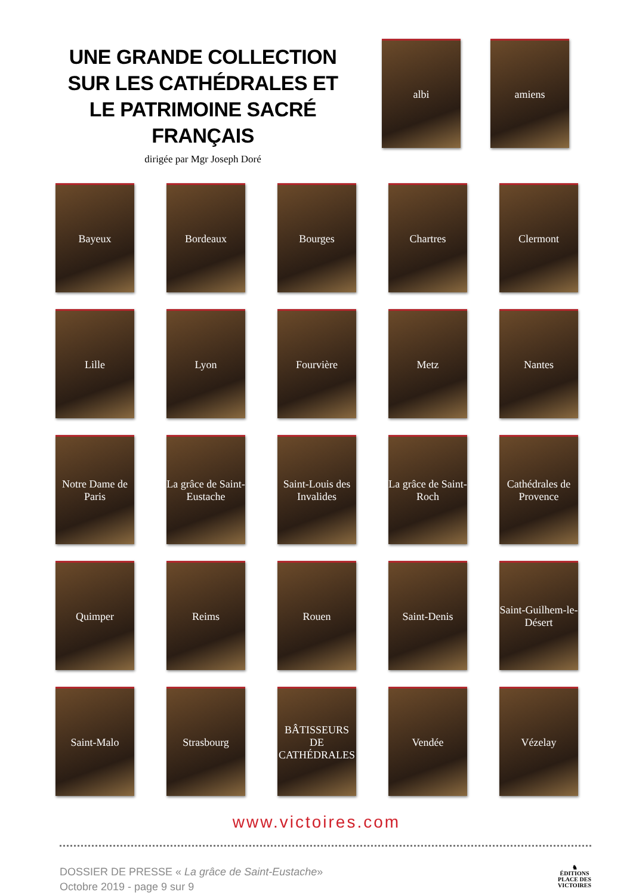UNE GRANDE COLLECTION
SUR LES CATHÉDRALES ET
LE PATRIMOINE SACRÉ FRANÇAIS
dirigée par Mgr Joseph Doré
albi amiens
Bayeux
Bordeaux
Bourges
Chartres
Clermont
Lille
Lyon
Fourvière
Metz
Nantes
Notre Dame de Paris
La grâce de Saint-Eustache
Saint-Louis des Invalides
La grâce de Saint-Roch
Cathédrales de Provence
Quimper
Reims
Rouen
Saint-Denis
Saint-Guilhem-le-Désert
Saint-Malo
Strasbourg
BÂTISSEURS DE CATHÉDRALES
Vendée
Vézelay
www.victoires.com
DOSSIER DE PRESSE « La grâce de Saint-Eustache»
Octobre 2019 - page 9 sur 9
♞
ÉDITIONS
PLACE DES
VICTOIRES